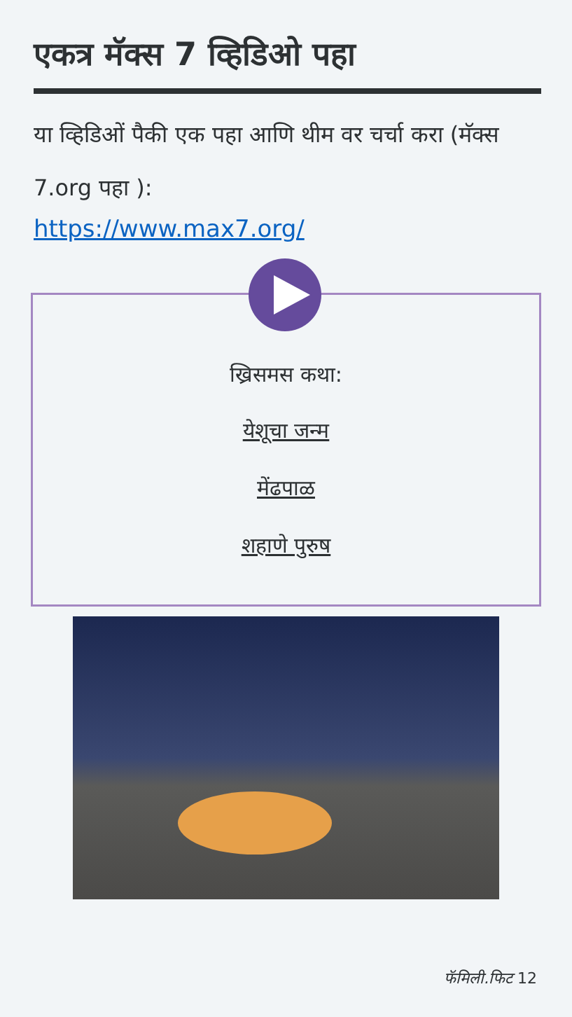एकत्र मॅक्स 7 व्हिडिओ पहा
या व्हिडिओं पैकी एक पहा आणि थीम वर चर्चा करा (मॅक्स 7.org पहा ):
https://www.max7.org/
ख्रिसमस कथा:
येशूचा जन्म
मेंढपाळ
शहाणे पुरुष
फॅमिली.फिट 12